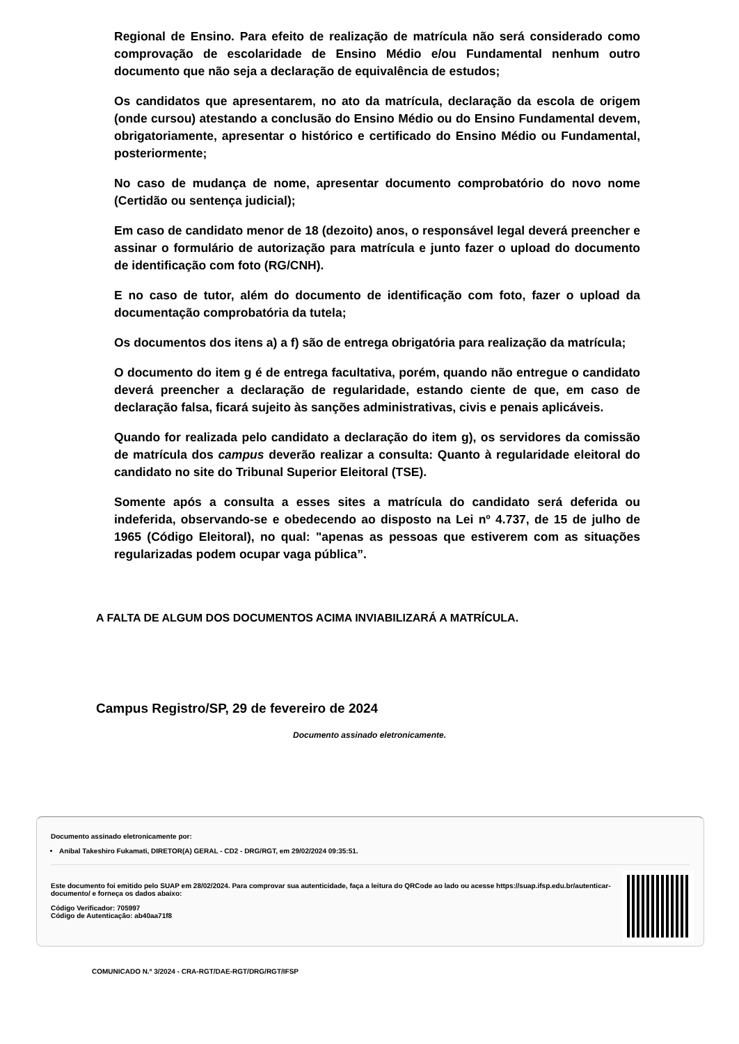Regional de Ensino. Para efeito de realização de matrícula não será considerado como comprovação de escolaridade de Ensino Médio e/ou Fundamental nenhum outro documento que não seja a declaração de equivalência de estudos;
Os candidatos que apresentarem, no ato da matrícula, declaração da escola de origem (onde cursou) atestando a conclusão do Ensino Médio ou do Ensino Fundamental devem, obrigatoriamente, apresentar o histórico e certificado do Ensino Médio ou Fundamental, posteriormente;
No caso de mudança de nome, apresentar documento comprobatório do novo nome (Certidão ou sentença judicial);
Em caso de candidato menor de 18 (dezoito) anos, o responsável legal deverá preencher e assinar o formulário de autorização para matrícula e junto fazer o upload do documento de identificação com foto (RG/CNH).
E no caso de tutor, além do documento de identificação com foto, fazer o upload da documentação comprobatória da tutela;
Os documentos dos itens a) a f) são de entrega obrigatória para realização da matrícula;
O documento do item g é de entrega facultativa, porém, quando não entregue o candidato deverá preencher a declaração de regularidade, estando ciente de que, em caso de declaração falsa, ficará sujeito às sanções administrativas, civis e penais aplicáveis.
Quando for realizada pelo candidato a declaração do item g), os servidores da comissão de matrícula dos campus deverão realizar a consulta: Quanto à regularidade eleitoral do candidato no site do Tribunal Superior Eleitoral (TSE).
Somente após a consulta a esses sites a matrícula do candidato será deferida ou indeferida, observando-se e obedecendo ao disposto na Lei nº 4.737, de 15 de julho de 1965 (Código Eleitoral), no qual: "apenas as pessoas que estiverem com as situações regularizadas podem ocupar vaga pública”.
A FALTA DE ALGUM DOS DOCUMENTOS ACIMA INVIABILIZARÁ A MATRÍCULA.
Campus Registro/SP, 29 de fevereiro de 2024
Documento assinado eletronicamente.
Documento assinado eletronicamente por:
Anibal Takeshiro Fukamati, DIRETOR(A) GERAL - CD2 - DRG/RGT, em 29/02/2024 09:35:51.
Este documento foi emitido pelo SUAP em 28/02/2024. Para comprovar sua autenticidade, faça a leitura do QRCode ao lado ou acesse https://suap.ifsp.edu.br/autenticar-documento/ e forneça os dados abaixo:
Código Verificador: 705997
Código de Autenticação: ab40aa71f8
COMUNICADO N.º 3/2024 - CRA-RGT/DAE-RGT/DRG/RGT/IFSP